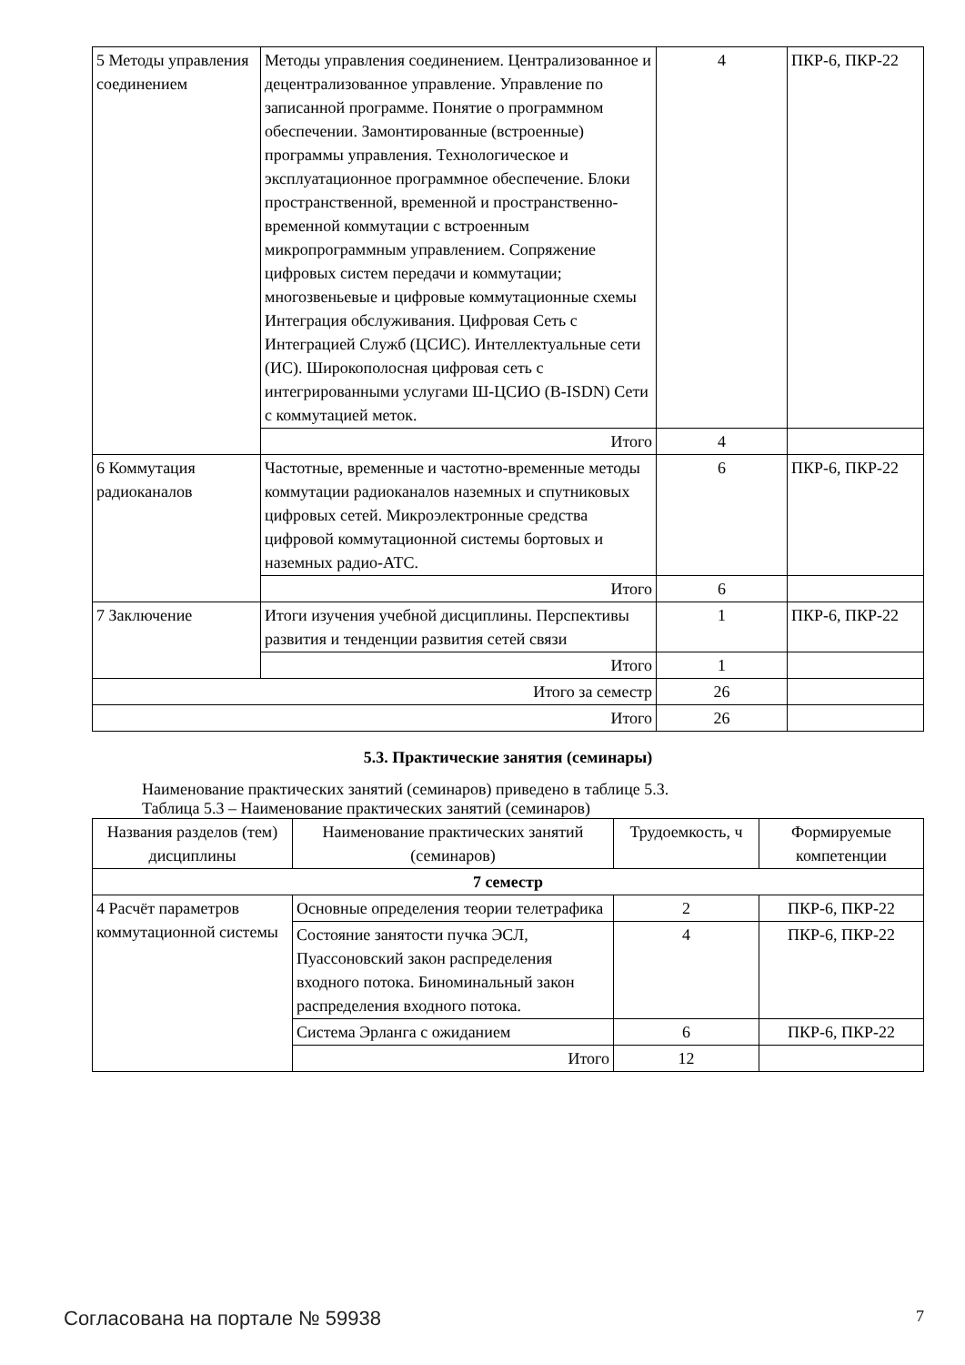| 5 Методы управления соединением | Методы управления соединением. Централизованное и децентрализованное управление. Управление по записанной программе. Понятие о программном обеспечении. Замонтированные (встроенные) программы управления. Технологическое и эксплуатационное программное обеспечение. Блоки пространственной, временной и пространственно- временной коммутации с встроенным микропрограммным управлением. Сопряжение цифровых систем передачи и коммутации; многозвеньевые и цифровые коммутационные схемы Интеграция обслуживания. Цифровая Сеть с Интеграцией Служб (ЦСИС). Интеллектуальные сети (ИС). Широкополосная цифровая сеть с интегрированными услугами Ш-ЦСИО (B-ISDN) Сети с коммутацией меток. | 4 | ПКР-6, ПКР-22 |
| | Итого | 4 | |
| 6 Коммутация радиоканалов | Частотные, временные и частотно-временные методы коммутации радиоканалов наземных и спутниковых цифровых сетей. Микроэлектронные средства цифровой коммутационной системы бортовых и наземных радио-АТС. | 6 | ПКР-6, ПКР-22 |
| | Итого | 6 | |
| 7 Заключение | Итоги изучения учебной дисциплины. Перспективы развития и тенденции развития сетей связи | 1 | ПКР-6, ПКР-22 |
| | Итого | 1 | |
| Итого за семестр | | 26 | |
| Итого | | 26 | |
5.3. Практические занятия (семинары)
Наименование практических занятий (семинаров) приведено в таблице 5.3.
Таблица 5.3 – Наименование практических занятий (семинаров)
| Названия разделов (тем) дисциплины | Наименование практических занятий (семинаров) | Трудоемкость, ч | Формируемые компетенции |
| --- | --- | --- | --- |
| 7 семестр | | | |
| 4 Расчёт параметров коммутационной системы | Основные определения теории телетрафика | 2 | ПКР-6, ПКР-22 |
| | Состояние занятости пучка ЭСЛ, Пуассоновский закон распределения входного потока. Биноминальный закон распределения входного потока. | 4 | ПКР-6, ПКР-22 |
| | Система Эрланга с ожиданием | 6 | ПКР-6, ПКР-22 |
| | Итого | 12 | |
Согласована на портале № 59938 7